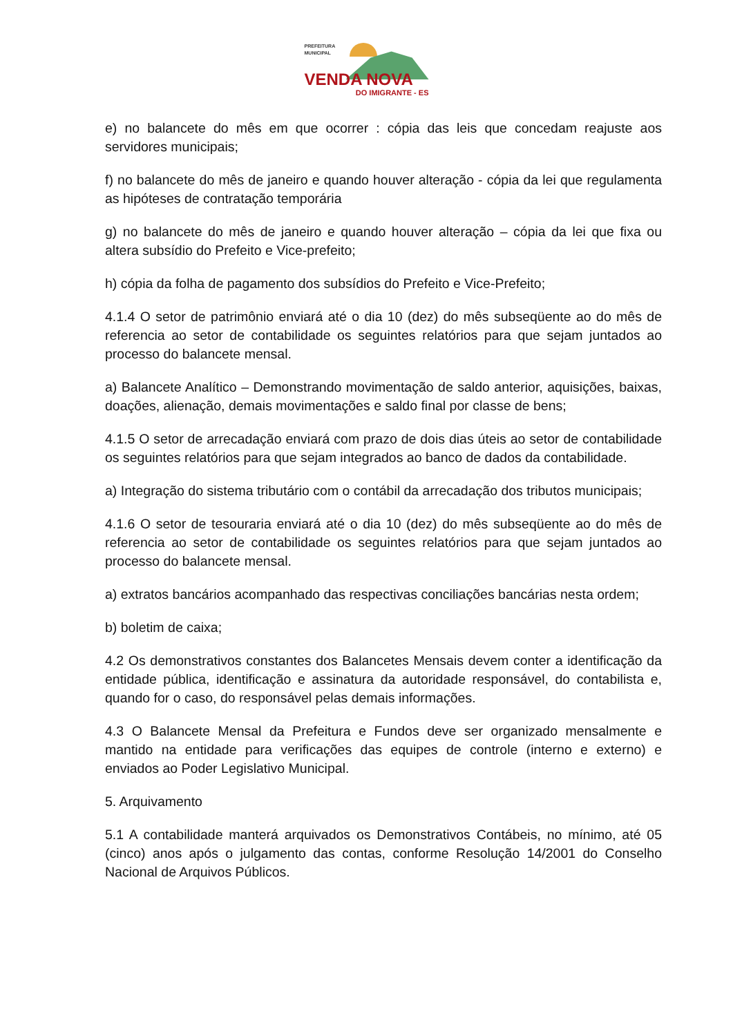PREFEITURA
MUNICIPAL
VENDA NOVA
DO IMIGRANTE - ES
e) no balancete do mês em que ocorrer : cópia das leis que concedam reajuste aos servidores municipais;
f) no balancete do mês de janeiro e quando houver alteração - cópia da lei que regulamenta as hipóteses de contratação temporária
g) no balancete do mês de janeiro e quando houver alteração – cópia da lei que fixa ou altera subsídio do Prefeito e Vice-prefeito;
h) cópia da folha de pagamento dos subsídios do Prefeito e Vice-Prefeito;
4.1.4 O setor de patrimônio enviará até o dia 10 (dez) do mês subseqüente ao do mês de referencia ao setor de contabilidade os seguintes relatórios para que sejam juntados ao processo do balancete mensal.
a) Balancete Analítico – Demonstrando movimentação de saldo anterior, aquisições, baixas, doações, alienação, demais movimentações e saldo final por classe de bens;
4.1.5 O setor de arrecadação enviará com prazo de dois dias úteis ao setor de contabilidade os seguintes relatórios para que sejam integrados ao banco de dados da contabilidade.
a) Integração do sistema tributário com o contábil da arrecadação dos tributos municipais;
4.1.6 O setor de tesouraria enviará até o dia 10 (dez) do mês subseqüente ao do mês de referencia ao setor de contabilidade os seguintes relatórios para que sejam juntados ao processo do balancete mensal.
a) extratos bancários acompanhado das respectivas conciliações bancárias nesta ordem;
b) boletim de caixa;
4.2 Os demonstrativos constantes dos Balancetes Mensais devem conter a identificação da entidade pública, identificação e assinatura da autoridade responsável, do contabilista e, quando for o caso, do responsável pelas demais informações.
4.3 O Balancete Mensal da Prefeitura e Fundos deve ser organizado mensalmente e mantido na entidade para verificações das equipes de controle (interno e externo) e enviados ao Poder Legislativo Municipal.
5. Arquivamento
5.1 A contabilidade manterá arquivados os Demonstrativos Contábeis, no mínimo, até 05 (cinco) anos após o julgamento das contas, conforme Resolução 14/2001 do Conselho Nacional de Arquivos Públicos.